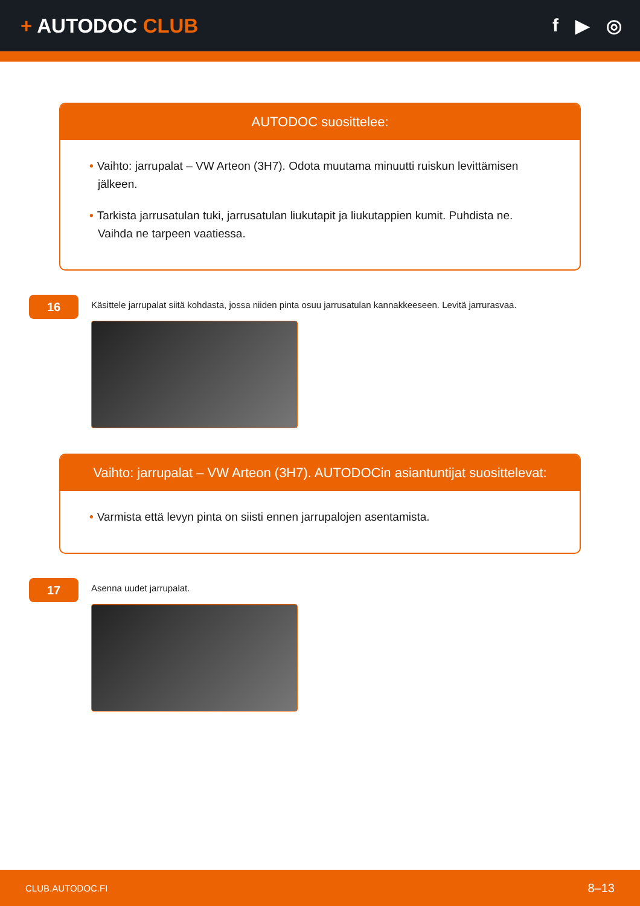+ AUTODOC CLUB f ▶ ◎
AUTODOC suosittelee:
• Vaihto: jarrupalat – VW Arteon (3H7). Odota muutama minuutti ruiskun levittämisen jälkeen.
• Tarkista jarrusatulan tuki, jarrusatulan liukutapit ja liukutappien kumit. Puhdista ne. Vaihda ne tarpeen vaatiessa.
16
Käsittele jarrupalat siitä kohdasta, jossa niiden pinta osuu jarrusatulan kannakkeeseen. Levitä jarrurasvaa.
Vaihto: jarrupalat – VW Arteon (3H7). AUTODOCin asiantuntijat suosittelevat:
• Varmista että levyn pinta on siisti ennen jarrupalojen asentamista.
17
Asenna uudet jarrupalat.
CLUB.AUTODOC.FI 8–13